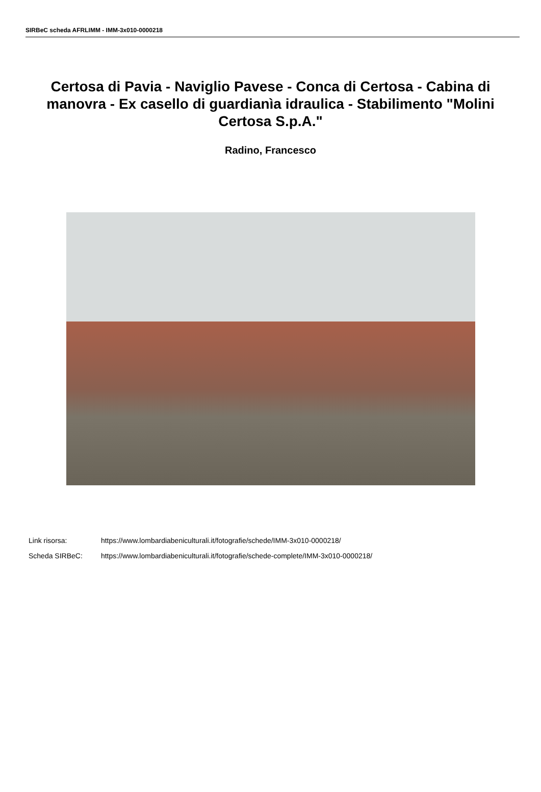SIRBeC scheda AFRLIMM - IMM-3x010-0000218
Certosa di Pavia - Naviglio Pavese - Conca di Certosa - Cabina di manovra - Ex casello di guardianìa idraulica - Stabilimento "Molini Certosa S.p.A."
Radino, Francesco
Link risorsa: https://www.lombardiabeniculturali.it/fotografie/schede/IMM-3x010-0000218/
Scheda SIRBeC: https://www.lombardiabeniculturali.it/fotografie/schede-complete/IMM-3x010-0000218/